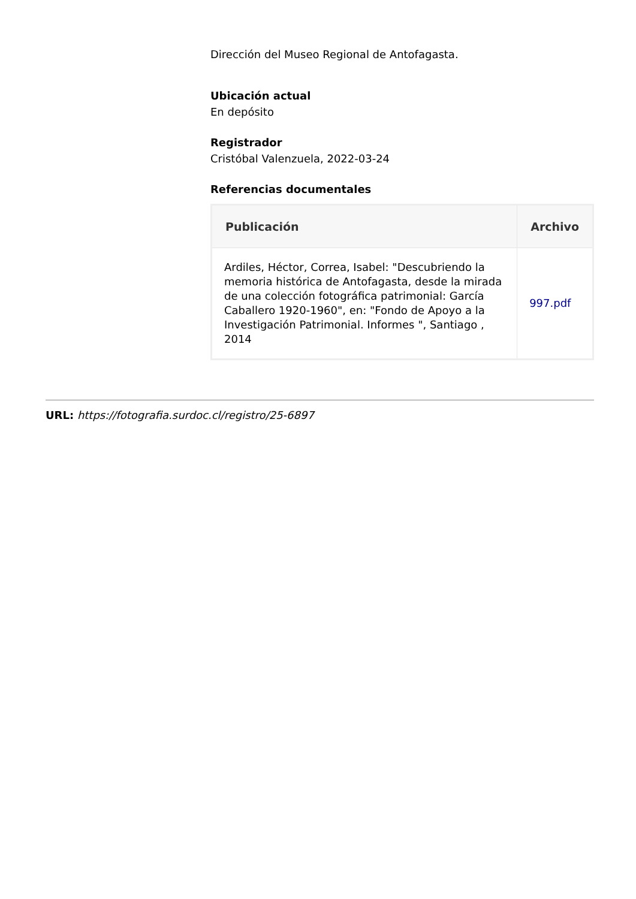Dirección del Museo Regional de Antofagasta.
Ubicación actual
En depósito
Registrador
Cristóbal Valenzuela, 2022-03-24
Referencias documentales
| Publicación | Archivo |
| --- | --- |
| Ardiles, Héctor, Correa, Isabel: "Descubriendo la memoria histórica de Antofagasta, desde la mirada de una colección fotográfica patrimonial: García Caballero 1920-1960", en: "Fondo de Apoyo a la Investigación Patrimonial. Informes ", Santiago , 2014 | 997.pdf |
URL: https://fotografia.surdoc.cl/registro/25-6897